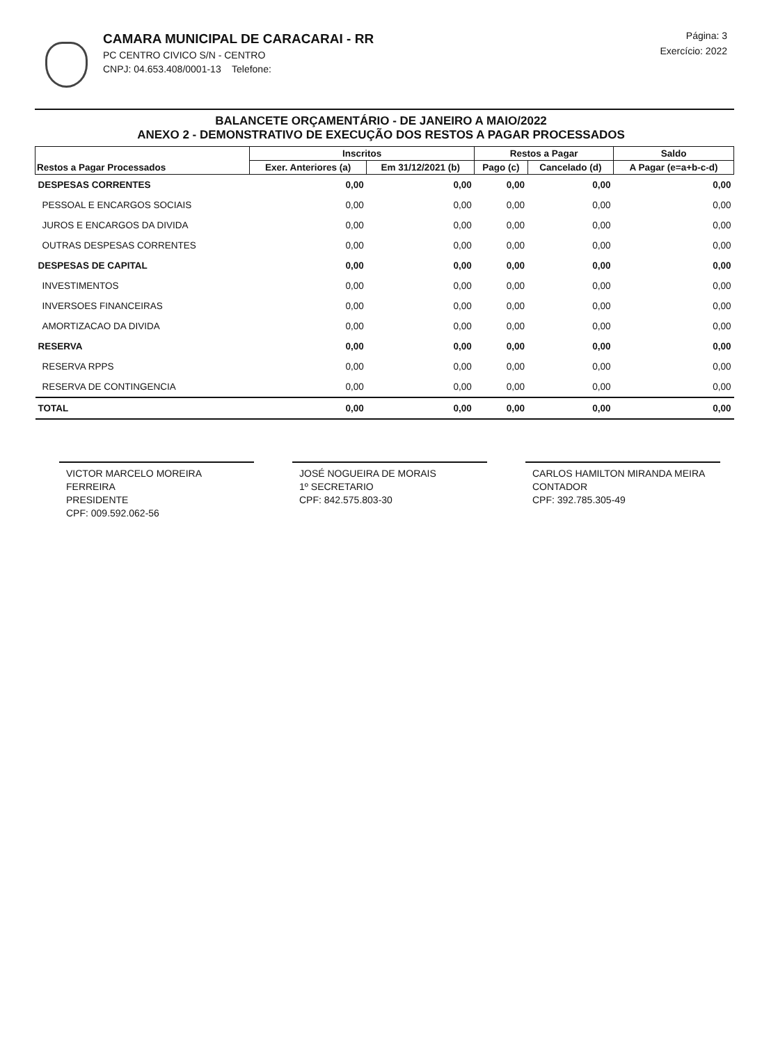CAMARA MUNICIPAL DE CARACARAI - RR
PC CENTRO CIVICO S/N - CENTRO
CNPJ: 04.653.408/0001-13 Telefone:
Página: 3
Exercício: 2022
BALANCETE ORÇAMENTÁRIO - DE JANEIRO A MAIO/2022
ANEXO 2 - DEMONSTRATIVO DE EXECUÇÃO DOS RESTOS A PAGAR PROCESSADOS
| Restos a Pagar Processados | Inscritos | | Restos a Pagar | | Saldo |
| --- | --- | --- | --- | --- | --- |
| | Exer. Anteriores (a) | Em 31/12/2021 (b) | Pago (c) | Cancelado (d) | A Pagar (e=a+b-c-d) |
| DESPESAS CORRENTES | 0,00 | 0,00 | 0,00 | 0,00 | 0,00 |
| PESSOAL E ENCARGOS SOCIAIS | 0,00 | 0,00 | 0,00 | 0,00 | 0,00 |
| JUROS E ENCARGOS DA DIVIDA | 0,00 | 0,00 | 0,00 | 0,00 | 0,00 |
| OUTRAS DESPESAS CORRENTES | 0,00 | 0,00 | 0,00 | 0,00 | 0,00 |
| DESPESAS DE CAPITAL | 0,00 | 0,00 | 0,00 | 0,00 | 0,00 |
| INVESTIMENTOS | 0,00 | 0,00 | 0,00 | 0,00 | 0,00 |
| INVERSOES FINANCEIRAS | 0,00 | 0,00 | 0,00 | 0,00 | 0,00 |
| AMORTIZACAO DA DIVIDA | 0,00 | 0,00 | 0,00 | 0,00 | 0,00 |
| RESERVA | 0,00 | 0,00 | 0,00 | 0,00 | 0,00 |
| RESERVA RPPS | 0,00 | 0,00 | 0,00 | 0,00 | 0,00 |
| RESERVA DE CONTINGENCIA | 0,00 | 0,00 | 0,00 | 0,00 | 0,00 |
| TOTAL | 0,00 | 0,00 | 0,00 | 0,00 | 0,00 |
VICTOR MARCELO MOREIRA FERREIRA
PRESIDENTE
CPF: 009.592.062-56
JOSÉ NOGUEIRA DE MORAIS
1º SECRETARIO
CPF: 842.575.803-30
CARLOS HAMILTON MIRANDA MEIRA
CONTADOR
CPF: 392.785.305-49